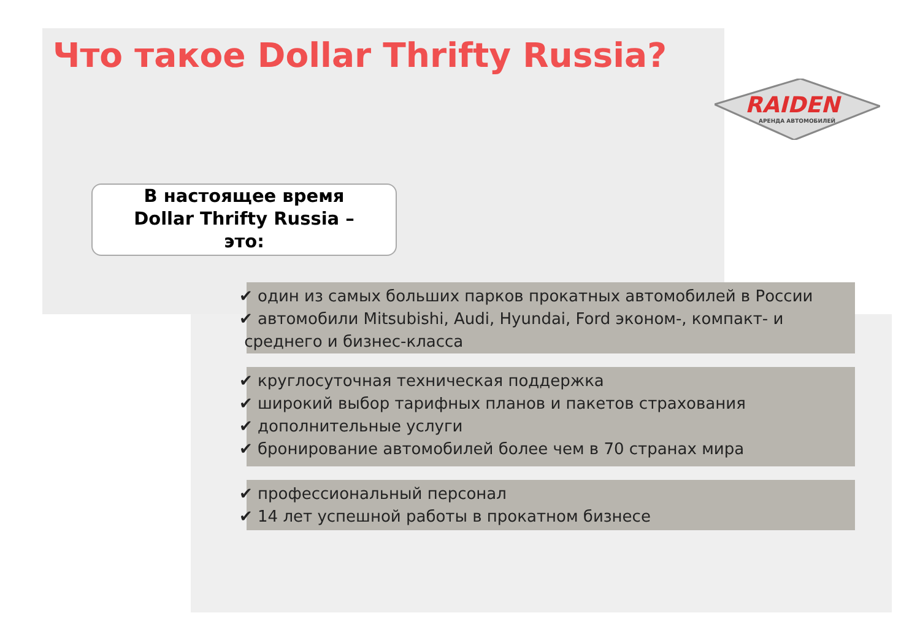Что такое Dollar Thrifty Russia?
RAIDEN
АРЕНДА АВТОМОБИЛЕЙ
В настоящее время
Dollar Thrifty Russia –
это:
✔ один из самых больших парков прокатных автомобилей в России
✔ автомобили Mitsubishi, Audi, Hyundai, Ford эконом-, компакт- и
среднего и бизнес-класса
✔ круглосуточная техническая поддержка
✔ широкий выбор тарифных планов и пакетов страхования
✔ дополнительные услуги
✔ бронирование автомобилей более чем в 70 странах мира
✔ профессиональный персонал
✔ 14 лет успешной работы в прокатном бизнесе